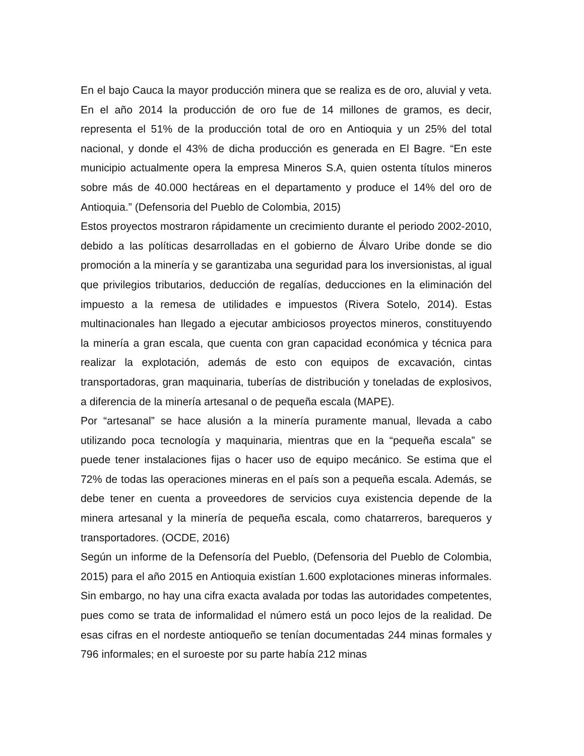En el bajo Cauca la mayor producción minera que se realiza es de oro, aluvial y veta. En el año 2014 la producción de oro fue de 14 millones de gramos, es decir, representa el 51% de la producción total de oro en Antioquia y un 25% del total nacional, y donde el 43% de dicha producción es generada en El Bagre. “En este municipio actualmente opera la empresa Mineros S.A, quien ostenta títulos mineros sobre más de 40.000 hectáreas en el departamento y produce el 14% del oro de Antioquia.” (Defensoria del Pueblo de Colombia, 2015)
Estos proyectos mostraron rápidamente un crecimiento durante el periodo 2002-2010, debido a las políticas desarrolladas en el gobierno de Álvaro Uribe donde se dio promoción a la minería y se garantizaba una seguridad para los inversionistas, al igual que privilegios tributarios, deducción de regalías, deducciones en la eliminación del impuesto a la remesa de utilidades e impuestos (Rivera Sotelo, 2014). Estas multinacionales han llegado a ejecutar ambiciosos proyectos mineros, constituyendo la minería a gran escala, que cuenta con gran capacidad económica y técnica para realizar la explotación, además de esto con equipos de excavación, cintas transportadoras, gran maquinaria, tuberías de distribución y toneladas de explosivos, a diferencia de la minería artesanal o de pequeña escala (MAPE).
Por “artesanal” se hace alusión a la minería puramente manual, llevada a cabo utilizando poca tecnología y maquinaria, mientras que en la “pequeña escala” se puede tener instalaciones fijas o hacer uso de equipo mecánico. Se estima que el 72% de todas las operaciones mineras en el país son a pequeña escala. Además, se debe tener en cuenta a proveedores de servicios cuya existencia depende de la minera artesanal y la minería de pequeña escala, como chatarreros, barequeros y transportadores. (OCDE, 2016)
Según un informe de la Defensoría del Pueblo, (Defensoria del Pueblo de Colombia, 2015) para el año 2015 en Antioquia existían 1.600 explotaciones mineras informales. Sin embargo, no hay una cifra exacta avalada por todas las autoridades competentes, pues como se trata de informalidad el número está un poco lejos de la realidad. De esas cifras en el nordeste antioqueño se tenían documentadas 244 minas formales y 796 informales; en el suroeste por su parte había 212 minas